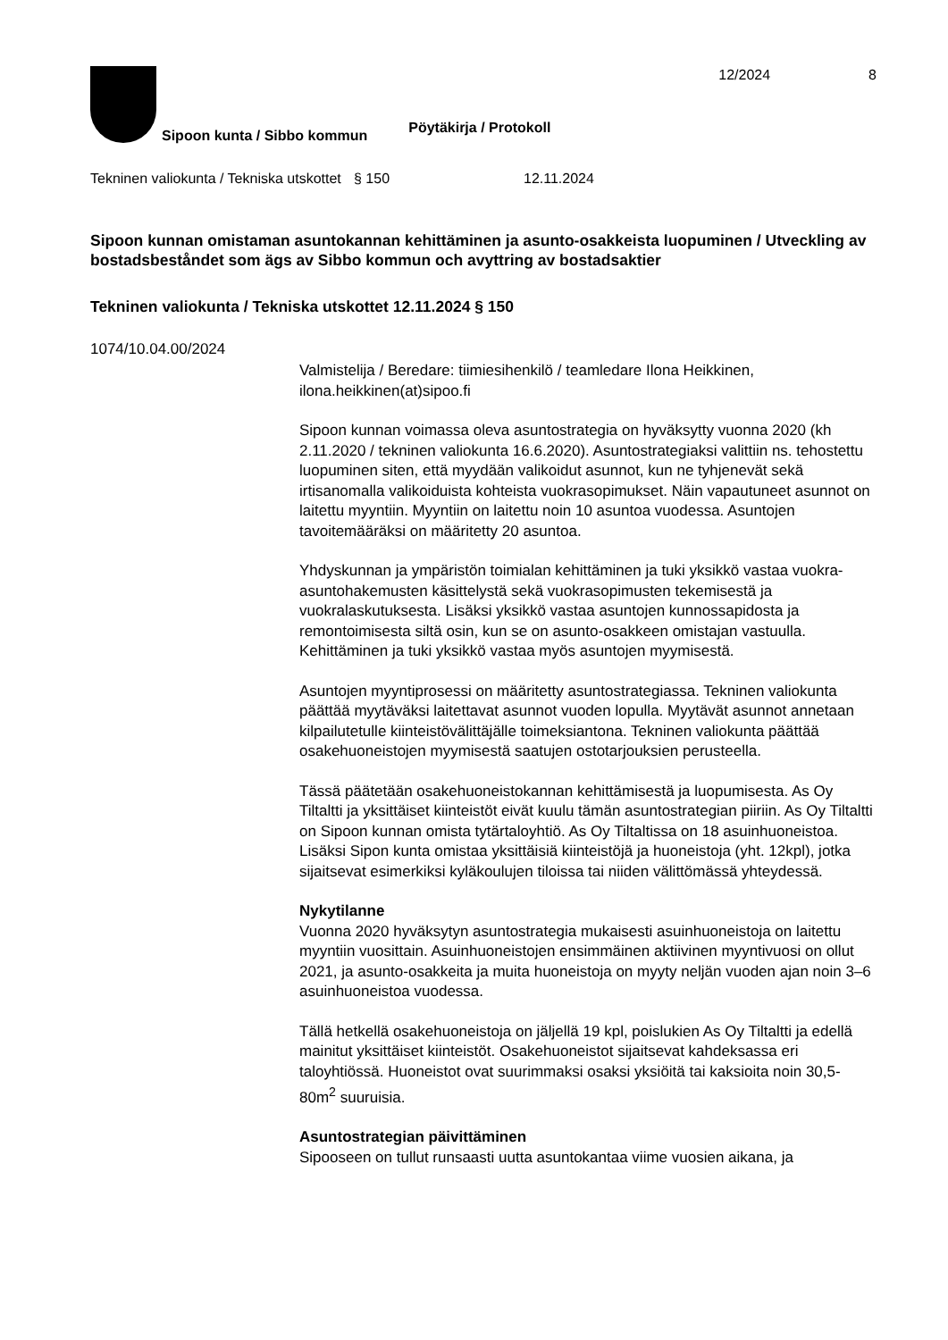Sipoon kunta / Sibbo kommun
Pöytäkirja / Protokoll
12/2024 8
Tekninen valiokunta / Tekniska utskottet
§ 150 12.11.2024
Sipoon kunnan omistaman asuntokannan kehittäminen ja asunto-osakkeista luopuminen / Utveckling av bostadsbeståndet som ägs av Sibbo kommun och avyttring av bostadsaktier
Tekninen valiokunta / Tekniska utskottet 12.11.2024 § 150
1074/10.04.00/2024
Valmistelija / Beredare: tiimiesihenkilö / teamledare Ilona Heikkinen, ilona.heikkinen(at)sipoo.fi
Sipoon kunnan voimassa oleva asuntostrategia on hyväksytty vuonna 2020 (kh 2.11.2020 / tekninen valiokunta 16.6.2020). Asuntostrategiaksi valittiin ns. tehostettu luopuminen siten, että myydään valikoidut asunnot, kun ne tyhjenevät sekä irtisanomalla valikoiduista kohteista vuokrasopimukset. Näin vapautuneet asunnot on laitettu myyntiin. Myyntiin on laitettu noin 10 asuntoa vuodessa. Asuntojen tavoitemääräksi on määritetty 20 asuntoa.
Yhdyskunnan ja ympäristön toimialan kehittäminen ja tuki yksikkö vastaa vuokra-asuntohakemusten käsittelystä sekä vuokrasopimusten tekemisestä ja vuokralaskutuksesta. Lisäksi yksikkö vastaa asuntojen kunnossapidosta ja remontoimisesta siltä osin, kun se on asunto-osakkeen omistajan vastuulla. Kehittäminen ja tuki yksikkö vastaa myös asuntojen myymisestä.
Asuntojen myyntiprosessi on määritetty asuntostrategiassa. Tekninen valiokunta päättää myytäväksi laitettavat asunnot vuoden lopulla. Myytävät asunnot annetaan kilpailutetulle kiinteistövälittäjälle toimeksiantona. Tekninen valiokunta päättää osakehuoneistojen myymisestä saatujen ostotarjouksien perusteella.
Tässä päätetään osakehuoneistokannan kehittämisestä ja luopumisesta. As Oy Tiltaltti ja yksittäiset kiinteistöt eivät kuulu tämän asuntostrategian piiriin. As Oy Tiltaltti on Sipoon kunnan omista tytärtaloyhtiö. As Oy Tiltaltissa on 18 asuinhuoneistoa. Lisäksi Sipon kunta omistaa yksittäisiä kiinteistöjä ja huoneistoja (yht. 12kpl), jotka sijaitsevat esimerkiksi kyläkoulujen tiloissa tai niiden välittömässä yhteydessä.
Nykytilanne
Vuonna 2020 hyväksytyn asuntostrategia mukaisesti asuinhuoneistoja on laitettu myyntiin vuosittain. Asuinhuoneistojen ensimmäinen aktiivinen myyntivuosi on ollut 2021, ja asunto-osakkeita ja muita huoneistoja on myyty neljän vuoden ajan noin 3–6 asuinhuoneistoa vuodessa.
Tällä hetkellä osakehuoneistoja on jäljellä 19 kpl, poislukien As Oy Tiltaltti ja edellä mainitut yksittäiset kiinteistöt. Osakehuoneistot sijaitsevat kahdeksassa eri taloyhtiössä. Huoneistot ovat suurimmaksi osaksi yksiöitä tai kaksioita noin 30,5-80m<sup>2</sup> suuruisia.
Asuntostrategian päivittäminen
Sipooseen on tullut runsaasti uutta asuntokantaa viime vuosien aikana, ja